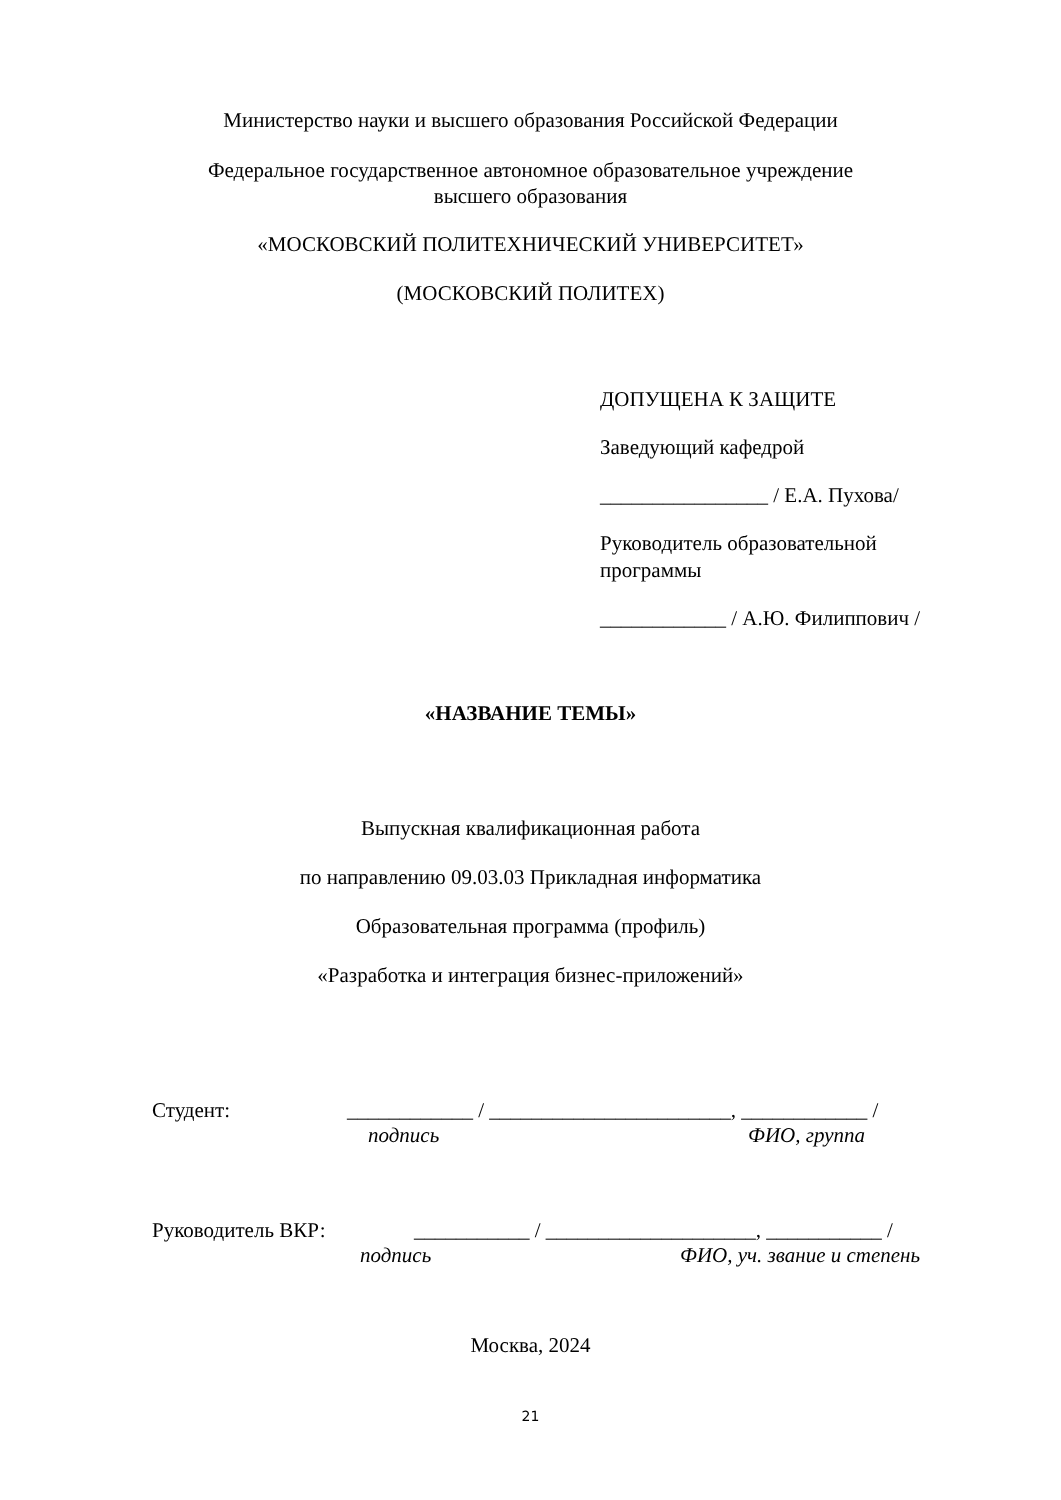Министерство науки и высшего образования Российской Федерации
Федеральное государственное автономное образовательное учреждение
высшего образования
«МОСКОВСКИЙ ПОЛИТЕХНИЧЕСКИЙ УНИВЕРСИТЕТ»
(МОСКОВСКИЙ ПОЛИТЕХ)
ДОПУЩЕНА К ЗАЩИТЕ
Заведующий кафедрой
________________ / Е.А. Пухова/
Руководитель образовательной
программы
____________ / А.Ю. Филиппович /
«НАЗВАНИЕ ТЕМЫ»
Выпускная квалификационная работа
по направлению 09.03.03 Прикладная информатика
Образовательная программа (профиль)
«Разработка и интеграция бизнес-приложений»
Студент: ____________ / _______________________, ____________ /
подпись ФИО, группа
Руководитель ВКР: ___________ / ____________________, ___________ /
подпись ФИО, уч. звание и степень
Москва, 2024
21